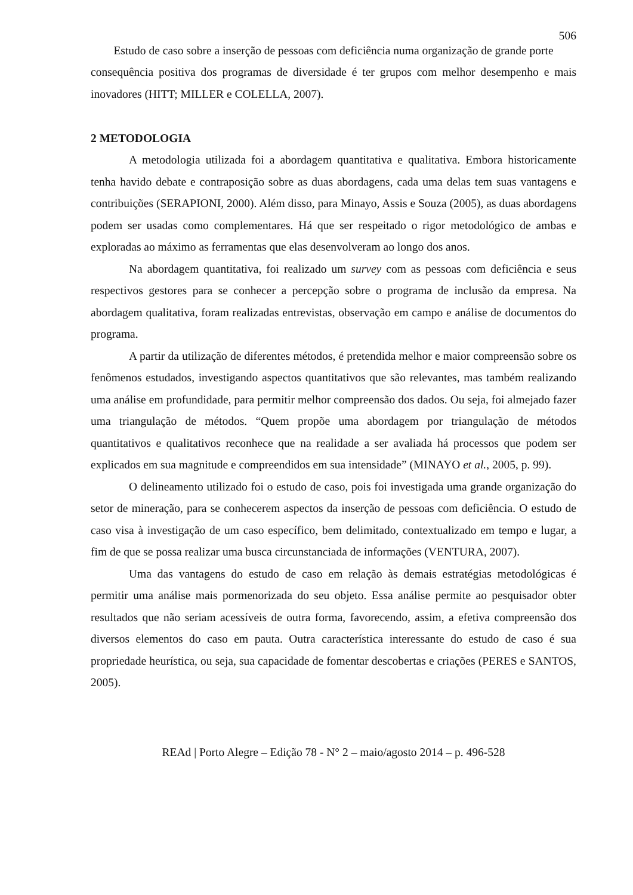506
Estudo de caso sobre a inserção de pessoas com deficiência numa organização de grande porte
consequência positiva dos programas de diversidade é ter grupos com melhor desempenho e mais inovadores (HITT; MILLER e COLELLA, 2007).
2 METODOLOGIA
A metodologia utilizada foi a abordagem quantitativa e qualitativa. Embora historicamente tenha havido debate e contraposição sobre as duas abordagens, cada uma delas tem suas vantagens e contribuições (SERAPIONI, 2000). Além disso, para Minayo, Assis e Souza (2005), as duas abordagens podem ser usadas como complementares. Há que ser respeitado o rigor metodológico de ambas e exploradas ao máximo as ferramentas que elas desenvolveram ao longo dos anos.
Na abordagem quantitativa, foi realizado um survey com as pessoas com deficiência e seus respectivos gestores para se conhecer a percepção sobre o programa de inclusão da empresa. Na abordagem qualitativa, foram realizadas entrevistas, observação em campo e análise de documentos do programa.
A partir da utilização de diferentes métodos, é pretendida melhor e maior compreensão sobre os fenômenos estudados, investigando aspectos quantitativos que são relevantes, mas também realizando uma análise em profundidade, para permitir melhor compreensão dos dados. Ou seja, foi almejado fazer uma triangulação de métodos. “Quem propõe uma abordagem por triangulação de métodos quantitativos e qualitativos reconhece que na realidade a ser avaliada há processos que podem ser explicados em sua magnitude e compreendidos em sua intensidade” (MINAYO et al., 2005, p. 99).
O delineamento utilizado foi o estudo de caso, pois foi investigada uma grande organização do setor de mineração, para se conhecerem aspectos da inserção de pessoas com deficiência. O estudo de caso visa à investigação de um caso específico, bem delimitado, contextualizado em tempo e lugar, a fim de que se possa realizar uma busca circunstanciada de informações (VENTURA, 2007).
Uma das vantagens do estudo de caso em relação às demais estratégias metodológicas é permitir uma análise mais pormenorizada do seu objeto. Essa análise permite ao pesquisador obter resultados que não seriam acessíveis de outra forma, favorecendo, assim, a efetiva compreensão dos diversos elementos do caso em pauta. Outra característica interessante do estudo de caso é sua propriedade heurística, ou seja, sua capacidade de fomentar descobertas e criações (PERES e SANTOS, 2005).
REAd | Porto Alegre – Edição 78 - N° 2 – maio/agosto 2014 – p. 496-528